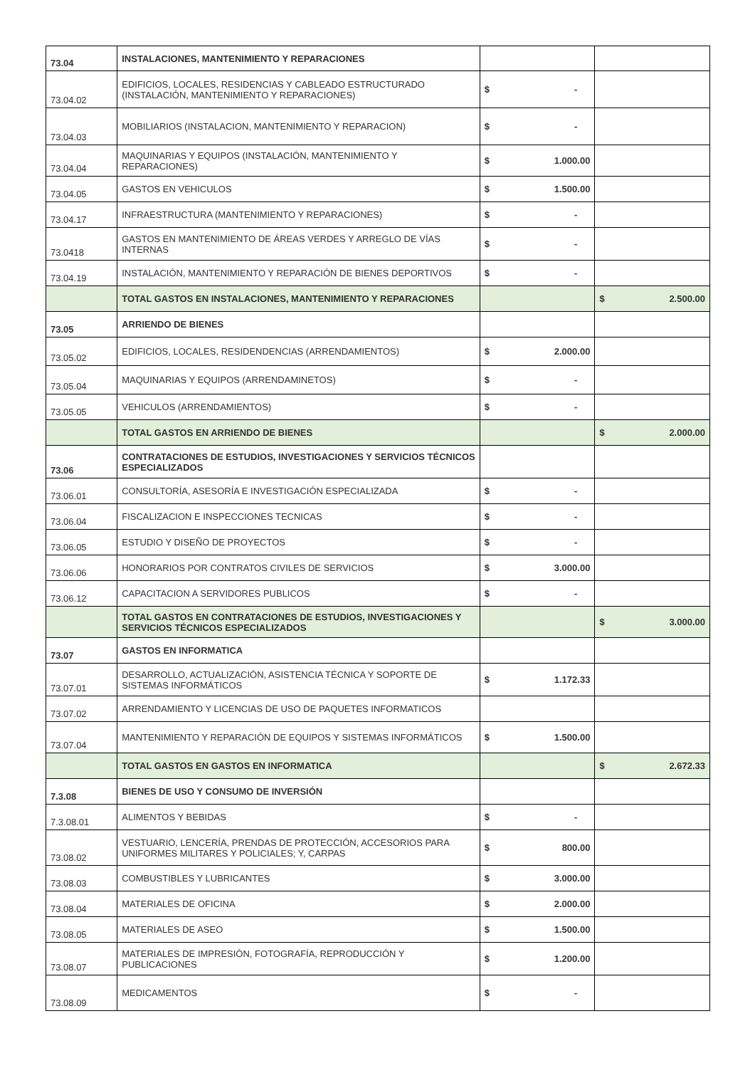| 73.04 | INSTALACIONES, MANTENIMIENTO Y REPARACIONES | | |
| 73.04.02 | EDIFICIOS, LOCALES, RESIDENCIAS Y CABLEADO ESTRUCTURADO (INSTALACIÓN, MANTENIMIENTO Y REPARACIONES) | $ - | |
| 73.04.03 | MOBILIARIOS (INSTALACION, MANTENIMIENTO Y REPARACION) | $ - | |
| 73.04.04 | MAQUINARIAS Y EQUIPOS (INSTALACIÓN, MANTENIMIENTO Y REPARACIONES) | $ 1.000.00 | |
| 73.04.05 | GASTOS EN VEHICULOS | $ 1.500.00 | |
| 73.04.17 | INFRAESTRUCTURA (MANTENIMIENTO Y REPARACIONES) | $ - | |
| 73.0418 | GASTOS EN MANTENIMIENTO DE ÁREAS VERDES Y ARREGLO DE VÍAS INTERNAS | $ - | |
| 73.04.19 | INSTALACIÓN, MANTENIMIENTO Y REPARACIÓN DE BIENES DEPORTIVOS | $ - | |
| | TOTAL GASTOS EN INSTALACIONES, MANTENIMIENTO Y REPARACIONES | | $ 2.500.00 |
| 73.05 | ARRIENDO DE BIENES | | |
| 73.05.02 | EDIFICIOS, LOCALES, RESIDENDENCIAS (ARRENDAMIENTOS) | $ 2.000.00 | |
| 73.05.04 | MAQUINARIAS Y EQUIPOS (ARRENDAMINETOS) | $ - | |
| 73.05.05 | VEHICULOS (ARRENDAMIENTOS) | $ - | |
| | TOTAL GASTOS EN ARRIENDO DE BIENES | | $ 2.000.00 |
| 73.06 | CONTRATACIONES DE ESTUDIOS, INVESTIGACIONES Y SERVICIOS TÉCNICOS ESPECIALIZADOS | | |
| 73.06.01 | CONSULTORÍA, ASESORÍA E INVESTIGACIÓN ESPECIALIZADA | $ - | |
| 73.06.04 | FISCALIZACION E INSPECCIONES TECNICAS | $ - | |
| 73.06.05 | ESTUDIO Y DISEÑO DE PROYECTOS | $ - | |
| 73.06.06 | HONORARIOS POR CONTRATOS CIVILES DE SERVICIOS | $ 3.000.00 | |
| 73.06.12 | CAPACITACION A SERVIDORES PUBLICOS | $ - | |
| | TOTAL GASTOS EN CONTRATACIONES DE ESTUDIOS, INVESTIGACIONES Y SERVICIOS TÉCNICOS ESPECIALIZADOS | | $ 3.000.00 |
| 73.07 | GASTOS EN INFORMATICA | | |
| 73.07.01 | DESARROLLO, ACTUALIZACIÓN, ASISTENCIA TÉCNICA Y SOPORTE DE SISTEMAS INFORMÁTICOS | $ 1.172.33 | |
| 73.07.02 | ARRENDAMIENTO Y LICENCIAS DE USO DE PAQUETES INFORMATICOS | | |
| 73.07.04 | MANTENIMIENTO Y REPARACIÓN DE EQUIPOS Y SISTEMAS INFORMÁTICOS | $ 1.500.00 | |
| | TOTAL GASTOS EN GASTOS EN INFORMATICA | | $ 2.672.33 |
| 7.3.08 | BIENES DE USO Y CONSUMO DE INVERSIÓN | | |
| 7.3.08.01 | ALIMENTOS Y BEBIDAS | $ - | |
| 73.08.02 | VESTUARIO, LENCERÍA, PRENDAS DE PROTECCIÓN, ACCESORIOS PARA UNIFORMES MILITARES Y POLICIALES; Y, CARPAS | $ 800.00 | |
| 73.08.03 | COMBUSTIBLES Y LUBRICANTES | $ 3.000.00 | |
| 73.08.04 | MATERIALES DE OFICINA | $ 2.000.00 | |
| 73.08.05 | MATERIALES DE ASEO | $ 1.500.00 | |
| 73.08.07 | MATERIALES DE IMPRESIÓN, FOTOGRAFÍA, REPRODUCCIÓN Y PUBLICACIONES | $ 1.200.00 | |
| 73.08.09 | MEDICAMENTOS | $ - | |